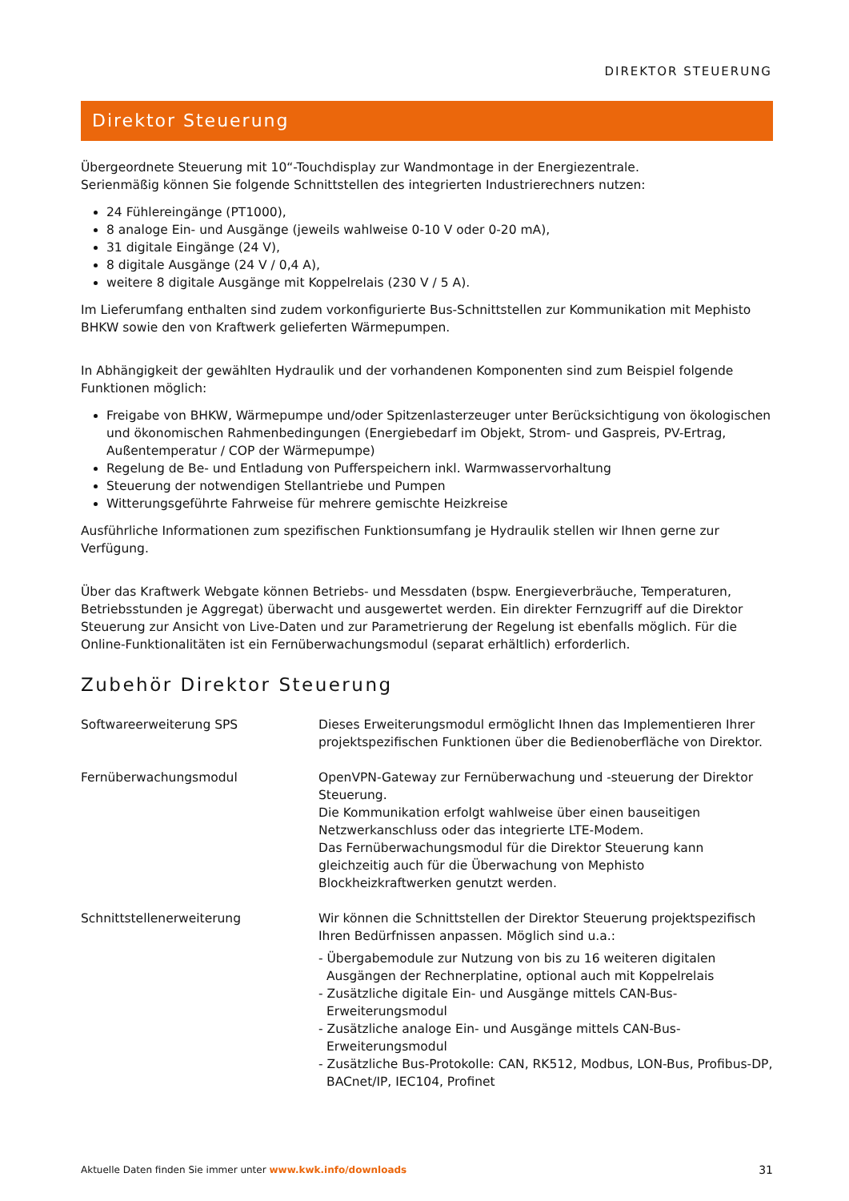DIREKTOR STEUERUNG
Direktor Steuerung
Übergeordnete Steuerung mit 10“-Touchdisplay zur Wandmontage in der Energiezentrale.
Serienmäßig können Sie folgende Schnittstellen des integrierten Industrierechners nutzen:
24 Fühlereingänge (PT1000),
8 analoge Ein- und Ausgänge (jeweils wahlweise 0-10 V oder 0-20 mA),
31 digitale Eingänge (24 V),
8 digitale Ausgänge (24 V / 0,4 A),
weitere 8 digitale Ausgänge mit Koppelrelais (230 V / 5 A).
Im Lieferumfang enthalten sind zudem vorkonfigurierte Bus-Schnittstellen zur Kommunikation mit Mephisto BHKW sowie den von Kraftwerk gelieferten Wärmepumpen.
In Abhängigkeit der gewählten Hydraulik und der vorhandenen Komponenten sind zum Beispiel folgende Funktionen möglich:
Freigabe von BHKW, Wärmepumpe und/oder Spitzenlasterzeuger unter Berücksichtigung von ökologischen und ökonomischen Rahmenbedingungen (Energiebedarf im Objekt, Strom- und Gaspreis, PV-Ertrag, Außentemperatur / COP der Wärmepumpe)
Regelung de Be- und Entladung von Pufferspeichern inkl. Warmwasservorhaltung
Steuerung der notwendigen Stellantriebe und Pumpen
Witterungsgeführte Fahrweise für mehrere gemischte Heizkreise
Ausführliche Informationen zum spezifischen Funktionsumfang je Hydraulik stellen wir Ihnen gerne zur Verfügung.
Über das Kraftwerk Webgate können Betriebs- und Messdaten (bspw. Energieverbräuche, Temperaturen, Betriebsstunden je Aggregat) überwacht und ausgewertet werden. Ein direkter Fernzugriff auf die Direktor Steuerung zur Ansicht von Live-Daten und zur Parametrierung der Regelung ist ebenfalls möglich. Für die Online-Funktionalitäten ist ein Fernüberwachungsmodul (separat erhältlich) erforderlich.
Zubehör Direktor Steuerung
| Softwareerweiterung SPS | Dieses Erweiterungsmodul ermöglicht Ihnen das Implementieren Ihrer projektspezifischen Funktionen über die Bedienoberfläche von Direktor. |
| Fernüberwachungsmodul | OpenVPN-Gateway zur Fernüberwachung und -steuerung der Direktor Steuerung. Die Kommunikation erfolgt wahlweise über einen bauseitigen Netzwerkanschluss oder das integrierte LTE-Modem. Das Fernüberwachungsmodul für die Direktor Steuerung kann gleichzeitig auch für die Überwachung von Mephisto Blockheizkraftwerken genutzt werden. |
| Schnittstellenerweiterung | Wir können die Schnittstellen der Direktor Steuerung projektspezifisch Ihren Bedürfnissen anpassen. Möglich sind u.a.: - Übergabemodule zur Nutzung von bis zu 16 weiteren digitalen Ausgängen der Rechnerplatine, optional auch mit Koppelrelais - Zusätzliche digitale Ein- und Ausgänge mittels CAN-Bus-Erweiterungsmodul - Zusätzliche analoge Ein- und Ausgänge mittels CAN-Bus-Erweiterungsmodul - Zusätzliche Bus-Protokolle: CAN, RK512, Modbus, LON-Bus, Profibus-DP, BACnet/IP, IEC104, Profinet |
Aktuelle Daten finden Sie immer unter www.kwk.info/downloads 31